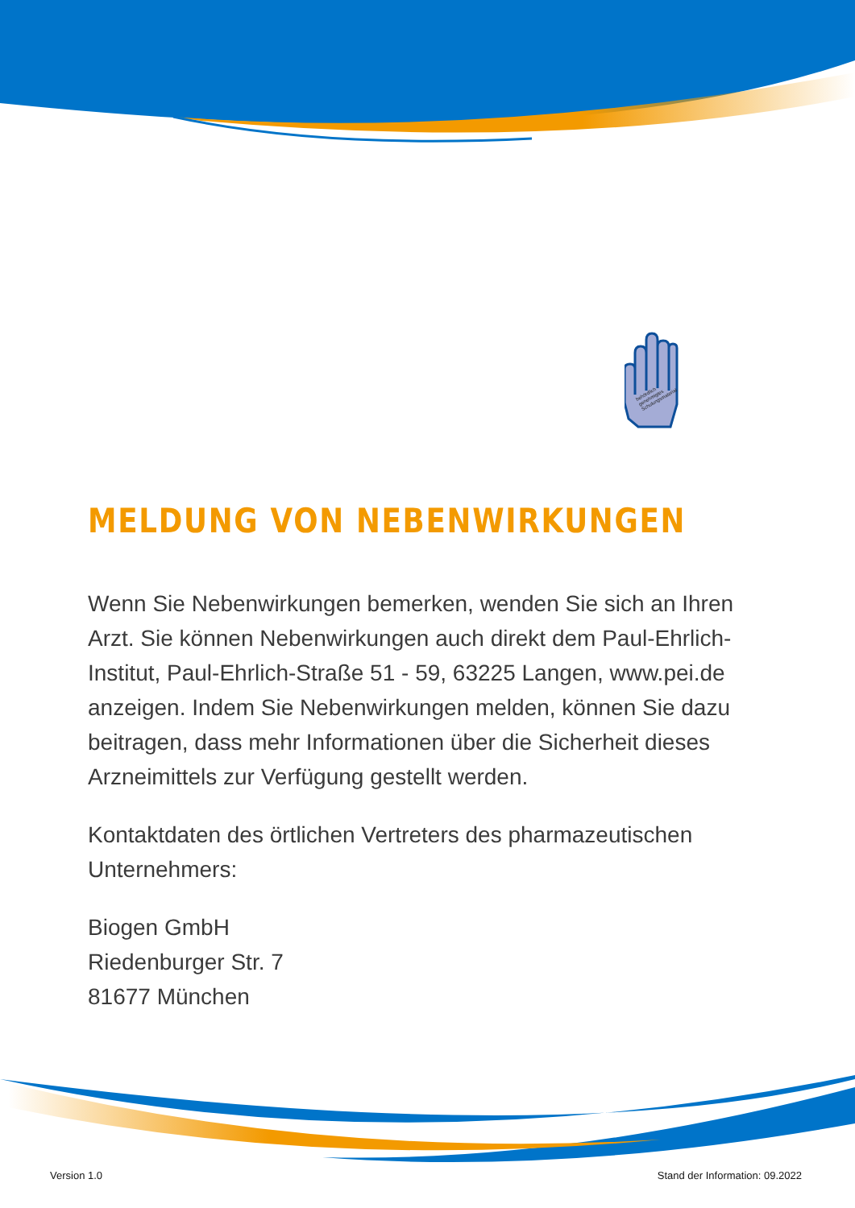behördlich
genehmigtes
Schulungsmaterial
MELDUNG VON NEBENWIRKUNGEN
Wenn Sie Nebenwirkungen bemerken, wenden Sie sich an Ihren Arzt. Sie können Nebenwirkungen auch direkt dem Paul-Ehrlich-Institut, Paul-Ehrlich-Straße 51 - 59, 63225 Langen, www.pei.de anzeigen. Indem Sie Nebenwirkungen melden, können Sie dazu beitragen, dass mehr Informationen über die Sicherheit dieses Arzneimittels zur Verfügung gestellt werden.
Kontaktdaten des örtlichen Vertreters des pharmazeutischen Unternehmers:
Biogen GmbH
Riedenburger Str. 7
81677 München
Version 1.0 Stand der Information: 09.2022